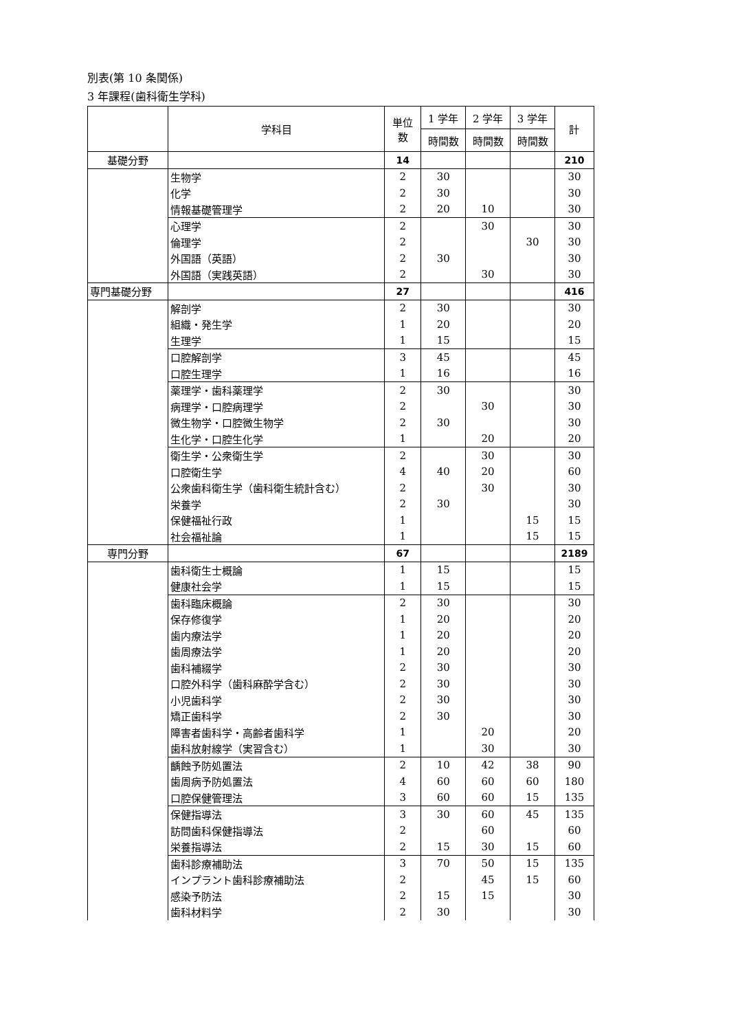別表(第 10 条関係)
3 年課程(歯科衛生学科)
| | 学科目 | 単位 数 | 1 学年 | 2 学年 | 3 学年 | 計 |
| | | | 時間数 | 時間数 | 時間数 | |
| 基礎分野 | | 14 | | | | 210 |
| | 生物学 | 2 | 30 | | | 30 |
| | 化学 | 2 | 30 | | | 30 |
| | 情報基礎管理学 | 2 | 20 | 10 | | 30 |
| | 心理学 | 2 | | 30 | | 30 |
| | 倫理学 | 2 | | | 30 | 30 |
| | 外国語（英語） | 2 | 30 | | | 30 |
| | 外国語（実践英語） | 2 | | 30 | | 30 |
| 専門基礎分野 | | 27 | | | | 416 |
| | 解剖学 | 2 | 30 | | | 30 |
| | 組織・発生学 | 1 | 20 | | | 20 |
| | 生理学 | 1 | 15 | | | 15 |
| | 口腔解剖学 | 3 | 45 | | | 45 |
| | 口腔生理学 | 1 | 16 | | | 16 |
| | 薬理学・歯科薬理学 | 2 | 30 | | | 30 |
| | 病理学・口腔病理学 | 2 | | 30 | | 30 |
| | 微生物学・口腔微生物学 | 2 | 30 | | | 30 |
| | 生化学・口腔生化学 | 1 | | 20 | | 20 |
| | 衛生学・公衆衛生学 | 2 | | 30 | | 30 |
| | 口腔衛生学 | 4 | 40 | 20 | | 60 |
| | 公衆歯科衛生学（歯科衛生統計含む） | 2 | | 30 | | 30 |
| | 栄養学 | 2 | 30 | | | 30 |
| | 保健福祉行政 | 1 | | | 15 | 15 |
| | 社会福祉論 | 1 | | | 15 | 15 |
| 専門分野 | | 67 | | | | 2189 |
| | 歯科衛生士概論 | 1 | 15 | | | 15 |
| | 健康社会学 | 1 | 15 | | | 15 |
| | 歯科臨床概論 | 2 | 30 | | | 30 |
| | 保存修復学 | 1 | 20 | | | 20 |
| | 歯内療法学 | 1 | 20 | | | 20 |
| | 歯周療法学 | 1 | 20 | | | 20 |
| | 歯科補綴学 | 2 | 30 | | | 30 |
| | 口腔外科学（歯科麻酔学含む） | 2 | 30 | | | 30 |
| | 小児歯科学 | 2 | 30 | | | 30 |
| | 矯正歯科学 | 2 | 30 | | | 30 |
| | 障害者歯科学・高齢者歯科学 | 1 | | 20 | | 20 |
| | 歯科放射線学（実習含む） | 1 | | 30 | | 30 |
| | 齲蝕予防処置法 | 2 | 10 | 42 | 38 | 90 |
| | 歯周病予防処置法 | 4 | 60 | 60 | 60 | 180 |
| | 口腔保健管理法 | 3 | 60 | 60 | 15 | 135 |
| | 保健指導法 | 3 | 30 | 60 | 45 | 135 |
| | 訪問歯科保健指導法 | 2 | | 60 | | 60 |
| | 栄養指導法 | 2 | 15 | 30 | 15 | 60 |
| | 歯科診療補助法 | 3 | 70 | 50 | 15 | 135 |
| | インプラント歯科診療補助法 | 2 | | 45 | 15 | 60 |
| | 感染予防法 | 2 | 15 | 15 | | 30 |
| | 歯科材料学 | 2 | 30 | | | 30 |